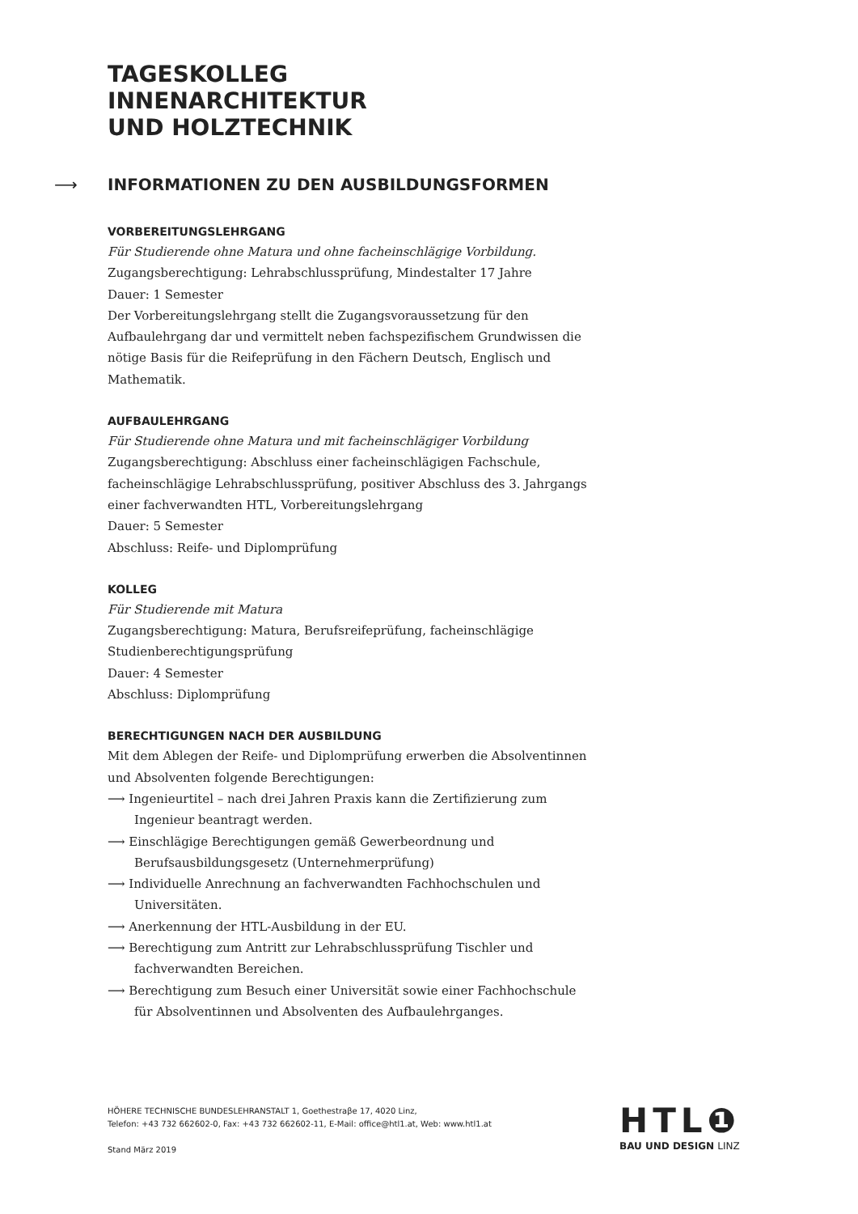TAGESKOLLEG
INNENARCHITEKTUR
UND HOLZTECHNIK
⟶ INFORMATIONEN ZU DEN AUSBILDUNGSFORMEN
VORBEREITUNGSLEHRGANG
Für Studierende ohne Matura und ohne facheinschlägige Vorbildung.
Zugangsberechtigung: Lehrabschlussprüfung, Mindestalter 17 Jahre
Dauer: 1 Semester
Der Vorbereitungslehrgang stellt die Zugangsvoraussetzung für den Aufbaulehrgang dar und vermittelt neben fachspezifischem Grundwissen die nötige Basis für die Reifeprüfung in den Fächern Deutsch, Englisch und Mathematik.
AUFBAULEHRGANG
Für Studierende ohne Matura und mit facheinschlägiger Vorbildung
Zugangsberechtigung: Abschluss einer facheinschlägigen Fachschule, facheinschlägige Lehrabschlussprüfung, positiver Abschluss des 3. Jahrgangs einer fachverwandten HTL, Vorbereitungslehrgang
Dauer: 5 Semester
Abschluss: Reife- und Diplomprüfung
KOLLEG
Für Studierende mit Matura
Zugangsberechtigung: Matura, Berufsreifeprüfung, facheinschlägige Studienberechtigungsprüfung
Dauer: 4 Semester
Abschluss: Diplomprüfung
BERECHTIGUNGEN NACH DER AUSBILDUNG
Mit dem Ablegen der Reife- und Diplomprüfung erwerben die Absolventinnen und Absolventen folgende Berechtigungen:
⟶ Ingenieurtitel – nach drei Jahren Praxis kann die Zertifizierung zum Ingenieur beantragt werden.
⟶ Einschlägige Berechtigungen gemäß Gewerbeordnung und Berufsausbildungsgesetz (Unternehmerprüfung)
⟶ Individuelle Anrechnung an fachverwandten Fachhochschulen und Universitäten.
⟶ Anerkennung der HTL-Ausbildung in der EU.
⟶ Berechtigung zum Antritt zur Lehrabschlussprüfung Tischler und fachverwandten Bereichen.
⟶ Berechtigung zum Besuch einer Universität sowie einer Fachhochschule für Absolventinnen und Absolventen des Aufbaulehrganges.
HÖHERE TECHNISCHE BUNDESLEHRANSTALT 1, Goethestraβe 17, 4020 Linz,
Telefon: +43 732 662602-0, Fax: +43 732 662602-11, E-Mail: office@htl1.at, Web: www.htl1.at
Stand März 2019
HTL❶
BAU UND DESIGN LINZ